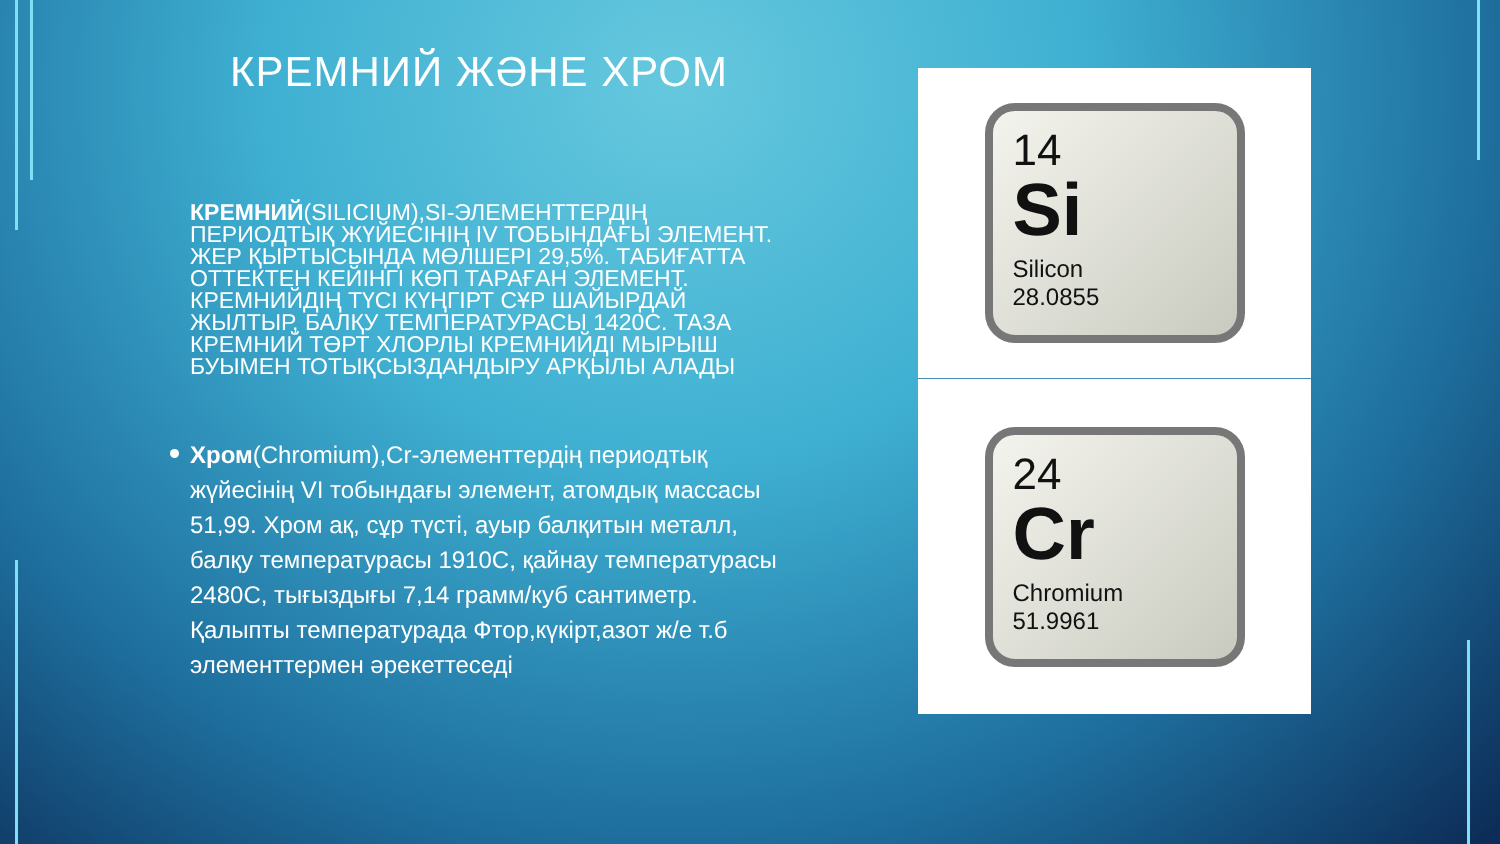КРЕМНИЙ ЖӘНЕ ХРОМ
КРЕМНИЙ(SILICIUM),SI-ЭЛЕМЕНТТЕРДІҢ ПЕРИОДТЫҚ ЖҮЙЕСІНІҢ IV ТОБЫНДАҒЫ ЭЛЕМЕНТ. ЖЕР ҚЫРТЫСЫНДА МӨЛШЕРІ 29,5%. ТАБИҒАТТА ОТТЕКТЕН КЕЙІНГІ КӨП ТАРАҒАН ЭЛЕМЕНТ. КРЕМНИЙДІҢ ТҮСІ КҮҢГІРТ СҰР ШАЙЫРДАЙ ЖЫЛТЫР, БАЛҚУ ТЕМПЕРАТУРАСЫ 1420С. ТАЗА КРЕМНИЙ ТӨРТ ХЛОРЛЫ КРЕМНИЙДІ МЫРЫШ БУЫМЕН ТОТЫҚСЫЗДАНДЫРУ АРҚЫЛЫ АЛАДЫ
Хром(Chromium),Cr-элементтердің периодтық жүйесінің VI тобындағы элемент, атомдық массасы 51,99. Хром ақ, сұр түсті, ауыр балқитын металл, балқу температурасы 1910С, қайнау температурасы 2480С, тығыздығы 7,14 грамм/куб сантиметр. Қалыпты температурада Фтор,күкірт,азот ж/е т.б элементтермен әрекеттеседі
14
Si
Silicon
28.0855
24
Cr
Chromium
51.9961